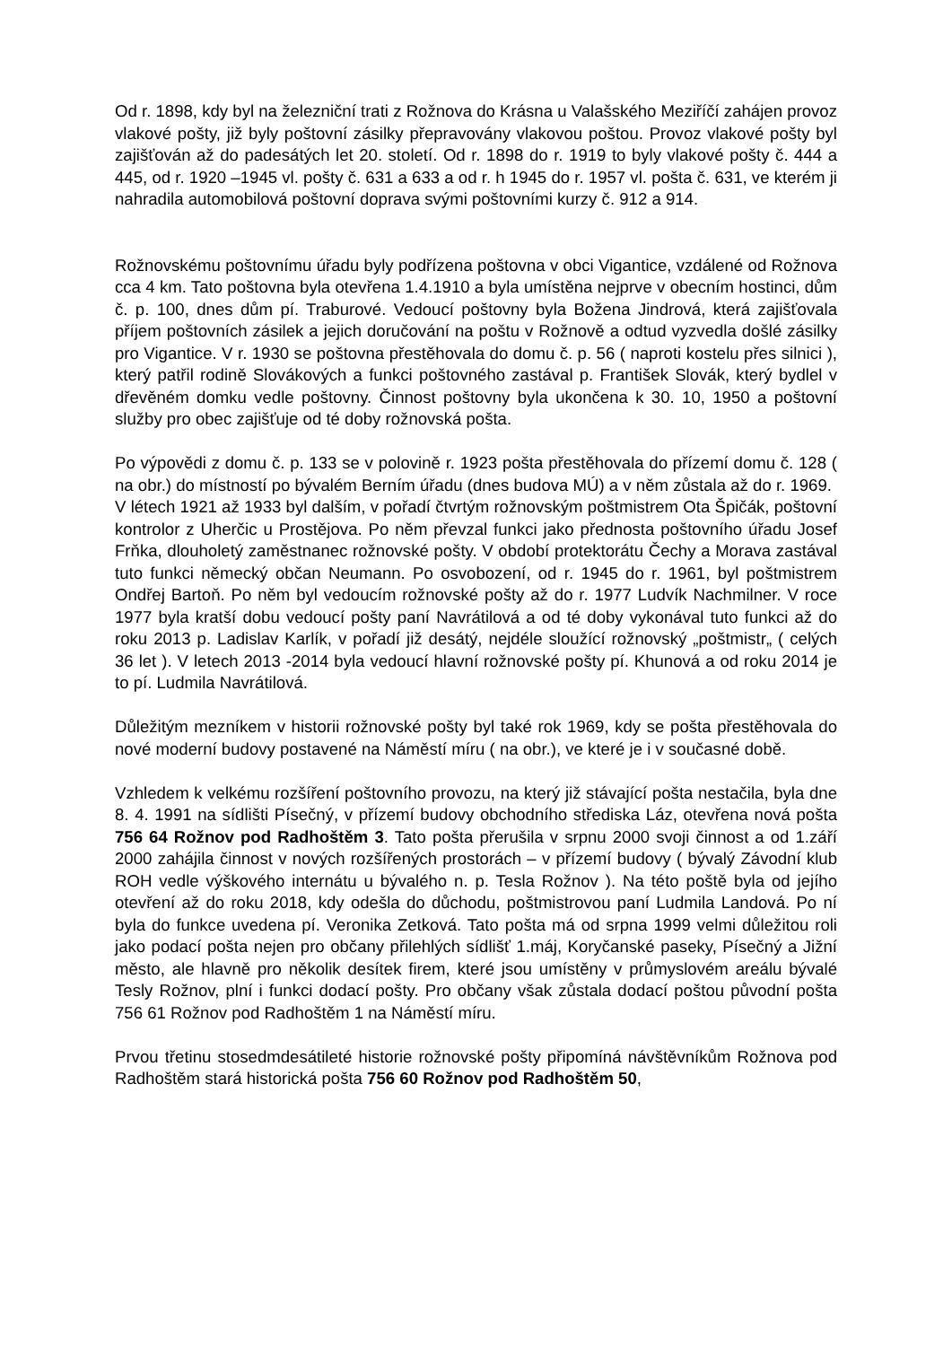Od r. 1898, kdy byl na železniční trati z Rožnova do Krásna u Valašského Meziříčí zahájen provoz vlakové pošty, již byly poštovní zásilky přepravovány vlakovou poštou. Provoz vlakové pošty byl zajišťován až do padesátých let 20. století. Od r. 1898 do r. 1919 to byly vlakové pošty č. 444 a 445, od r. 1920 –1945 vl. pošty č. 631 a 633 a od r. h 1945 do r. 1957 vl. pošta č. 631, ve kterém ji nahradila automobilová poštovní doprava svými poštovními kurzy č. 912 a 914.
Rožnovskému poštovnímu úřadu byly podřízena poštovna v obci Vigantice, vzdálené od Rožnova cca 4 km. Tato poštovna byla otevřena 1.4.1910 a byla umístěna nejprve v obecním hostinci, dům č. p. 100, dnes dům pí. Traburové. Vedoucí poštovny byla Božena Jindrová, která zajišťovala příjem poštovních zásilek a jejich doručování na poštu v Rožnově a odtud vyzvedla došlé zásilky pro Vigantice. V r. 1930 se poštovna přestěhovala do domu č. p. 56 ( naproti kostelu přes silnici ), který patřil rodině Slovákových a funkci poštovného zastával p. František Slovák, který bydlel v dřevěném domku vedle poštovny. Činnost poštovny byla ukončena k 30. 10, 1950 a poštovní služby pro obec zajišťuje od té doby rožnovská pošta.
Po výpovědi z domu č. p. 133 se v polovině r. 1923 pošta přestěhovala do přízemí domu č. 128 ( na obr.) do místností po bývalém Berním úřadu (dnes budova MÚ) a v něm zůstala až do r. 1969.
V létech 1921 až 1933 byl dalším, v pořadí čtvrtým rožnovským poštmistrem Ota Špičák, poštovní kontrolor z Uherčic u Prostějova. Po něm převzal funkci jako přednosta poštovního úřadu Josef Frňka, dlouholetý zaměstnanec rožnovské pošty. V období protektorátu Čechy a Morava zastával tuto funkci německý občan Neumann. Po osvobození, od r. 1945 do r. 1961, byl poštmistrem Ondřej Bartoň. Po něm byl vedoucím rožnovské pošty až do r. 1977 Ludvík Nachmilner. V roce 1977 byla kratší dobu vedoucí pošty paní Navrátilová a od té doby vykonával tuto funkci až do roku 2013 p. Ladislav Karlík, v pořadí již desátý, nejdéle sloužící rožnovský „poštmistr„ ( celých 36 let ). V letech 2013 -2014 byla vedoucí hlavní rožnovské pošty pí. Khunová a od roku 2014 je to pí. Ludmila Navrátilová.
Důležitým mezníkem v historii rožnovské pošty byl také rok 1969, kdy se pošta přestěhovala do nové moderní budovy postavené na Náměstí míru ( na obr.), ve které je i v současné době.
Vzhledem k velkému rozšíření poštovního provozu, na který již stávající pošta nestačila, byla dne 8. 4. 1991 na sídlišti Písečný, v přízemí budovy obchodního střediska Láz, otevřena nová pošta 756 64 Rožnov pod Radhoštěm 3. Tato pošta přerušila v srpnu 2000 svoji činnost a od 1.září 2000 zahájila činnost v nových rozšířených prostorách – v přízemí budovy ( bývalý Závodní klub ROH vedle výškového internátu u bývalého n. p. Tesla Rožnov ). Na této poště byla od jejího otevření až do roku 2018, kdy odešla do důchodu, poštmistrovou paní Ludmila Landová. Po ní byla do funkce uvedena pí. Veronika Zetková. Tato pošta má od srpna 1999 velmi důležitou roli jako podací pošta nejen pro občany přilehlých sídlišť 1.máj, Koryčanské paseky, Písečný a Jižní město, ale hlavně pro několik desítek firem, které jsou umístěny v průmyslovém areálu bývalé Tesly Rožnov, plní i funkci dodací pošty. Pro občany však zůstala dodací poštou původní pošta 756 61 Rožnov pod Radhoštěm 1 na Náměstí míru.
Prvou třetinu stosedmdesátileté historie rožnovské pošty připomíná návštěvníkům Rožnova pod Radhoštěm stará historická pošta 756 60 Rožnov pod Radhoštěm 50,